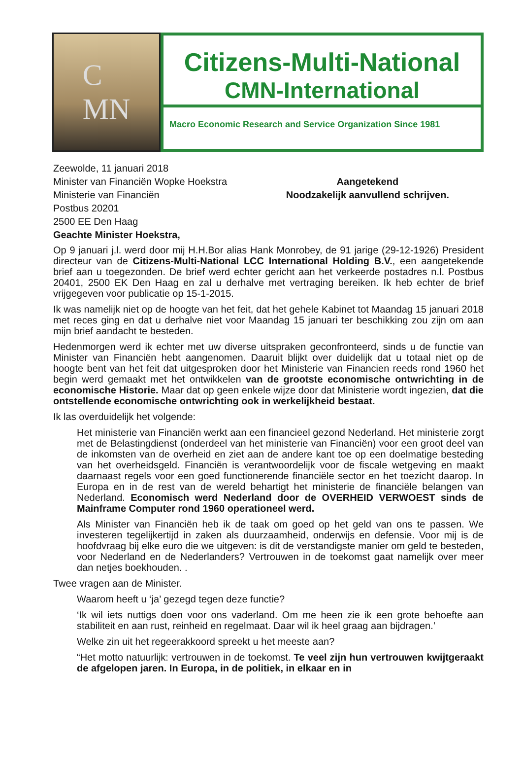C
MN
Citizens-Multi-National
CMN-International
Macro Economic Research and Service Organization Since 1981
Zeewolde, 11 januari 2018
Minister van Financiën Wopke Hoekstra
Ministerie van Financiën
Postbus 20201
2500 EE Den Haag
Geachte Minister Hoekstra,
Aangetekend
Noodzakelijk aanvullend schrijven.
Op 9 januari j.l. werd door mij H.H.Bor alias Hank Monrobey, de 91 jarige (29-12-1926) President directeur van de Citizens-Multi-National LCC International Holding B.V., een aangetekende brief aan u toegezonden. De brief werd echter gericht aan het verkeerde postadres n.l. Postbus 20401, 2500 EK Den Haag en zal u derhalve met vertraging bereiken. Ik heb echter de brief vrijgegeven voor publicatie op 15-1-2015.
Ik was namelijk niet op de hoogte van het feit, dat het gehele Kabinet tot Maandag 15 januari 2018 met reces ging en dat u derhalve niet voor Maandag 15 januari ter beschikking zou zijn om aan mijn brief aandacht te besteden.
Hedenmorgen werd ik echter met uw diverse uitspraken geconfronteerd, sinds u de functie van Minister van Financiën hebt aangenomen. Daaruit blijkt over duidelijk dat u totaal niet op de hoogte bent van het feit dat uitgesproken door het Ministerie van Financien reeds rond 1960 het begin werd gemaakt met het ontwikkelen van de grootste economische ontwrichting in de economische Historie. Maar dat op geen enkele wijze door dat Ministerie wordt ingezien, dat die ontstellende economische ontwrichting ook in werkelijkheid bestaat.
Ik las overduidelijk het volgende:
Het ministerie van Financiën werkt aan een financieel gezond Nederland. Het ministerie zorgt met de Belastingdienst (onderdeel van het ministerie van Financiën) voor een groot deel van de inkomsten van de overheid en ziet aan de andere kant toe op een doelmatige besteding van het overheidsgeld. Financiën is verantwoordelijk voor de fiscale wetgeving en maakt daarnaast regels voor een goed functionerende financiële sector en het toezicht daarop. In Europa en in de rest van de wereld behartigt het ministerie de financiële belangen van Nederland. Economisch werd Nederland door de OVERHEID VERWOEST sinds de Mainframe Computer rond 1960 operationeel werd.
Als Minister van Financiën heb ik de taak om goed op het geld van ons te passen. We investeren tegelijkertijd in zaken als duurzaamheid, onderwijs en defensie. Voor mij is de hoofdvraag bij elke euro die we uitgeven: is dit de verstandigste manier om geld te besteden, voor Nederland en de Nederlanders? Vertrouwen in de toekomst gaat namelijk over meer dan netjes boekhouden. .
Twee vragen aan de Minister.
Waarom heeft u ‘ja’ gezegd tegen deze functie?
‘Ik wil iets nuttigs doen voor ons vaderland. Om me heen zie ik een grote behoefte aan stabiliteit en aan rust, reinheid en regelmaat. Daar wil ik heel graag aan bijdragen.’
Welke zin uit het regeerakkoord spreekt u het meeste aan?
“Het motto natuurlijk: vertrouwen in de toekomst. Te veel zijn hun vertrouwen kwijtgeraakt de afgelopen jaren. In Europa, in de politiek, in elkaar en in